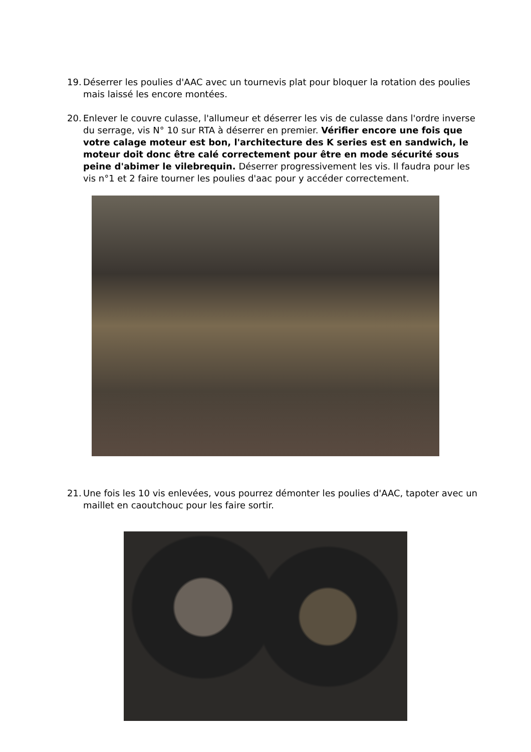19.
Déserrer les poulies d'AAC avec un tournevis plat pour bloquer la rotation des poulies mais laissé les encore montées.
20.
Enlever le couvre culasse, l'allumeur et déserrer les vis de culasse dans l'ordre inverse du serrage, vis N° 10 sur RTA à déserrer en premier. Vérifier encore une fois que votre calage moteur est bon, l'architecture des K series est en sandwich, le moteur doit donc être calé correctement pour être en mode sécurité sous peine d'abimer le vilebrequin. Déserrer progressivement les vis. Il faudra pour les vis n°1 et 2 faire tourner les poulies d'aac pour y accéder correctement.
21.
Une fois les 10 vis enlevées, vous pourrez démonter les poulies d'AAC, tapoter avec un maillet en caoutchouc pour les faire sortir.